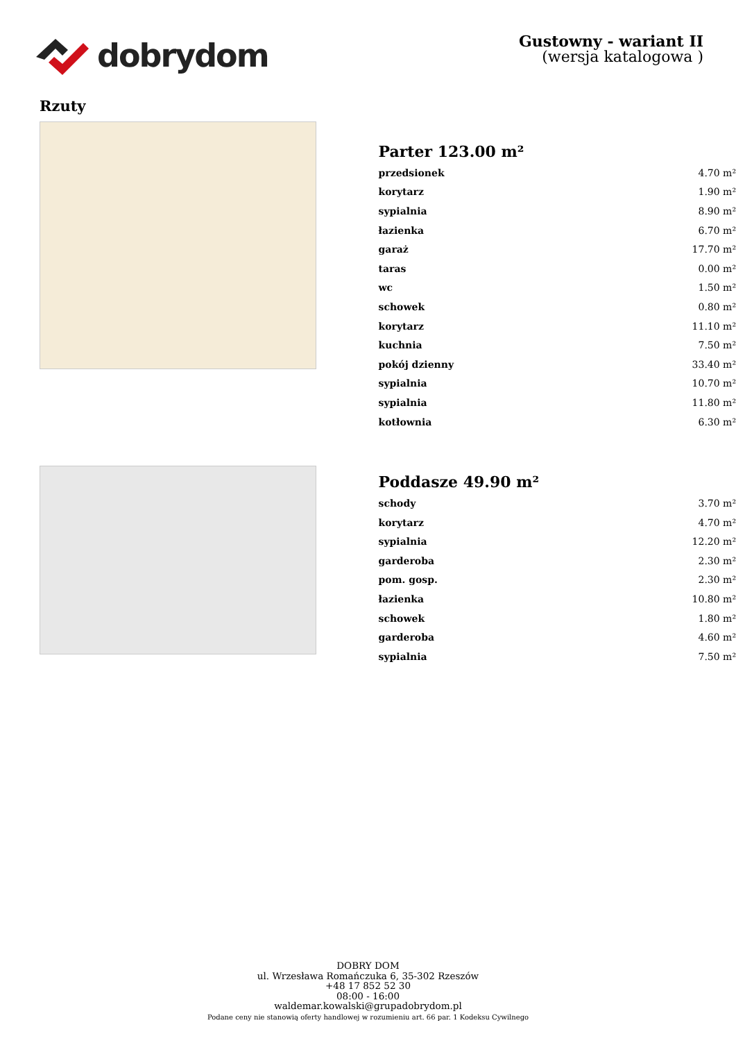dobrydom
Gustowny - wariant II
(wersja katalogowa )
Rzuty
Parter 123.00 m²
| przedsionek | 4.70 m² |
| korytarz | 1.90 m² |
| sypialnia | 8.90 m² |
| łazienka | 6.70 m² |
| garaż | 17.70 m² |
| taras | 0.00 m² |
| wc | 1.50 m² |
| schowek | 0.80 m² |
| korytarz | 11.10 m² |
| kuchnia | 7.50 m² |
| pokój dzienny | 33.40 m² |
| sypialnia | 10.70 m² |
| sypialnia | 11.80 m² |
| kotłownia | 6.30 m² |
Poddasze 49.90 m²
| schody | 3.70 m² |
| korytarz | 4.70 m² |
| sypialnia | 12.20 m² |
| garderoba | 2.30 m² |
| pom. gosp. | 2.30 m² |
| łazienka | 10.80 m² |
| schowek | 1.80 m² |
| garderoba | 4.60 m² |
| sypialnia | 7.50 m² |
DOBRY DOM
ul. Wrzesława Romańczuka 6, 35-302 Rzeszów
+48 17 852 52 30
08:00 - 16:00
waldemar.kowalski@grupadobrydom.pl
Podane ceny nie stanowią oferty handlowej w rozumieniu art. 66 par. 1 Kodeksu Cywilnego